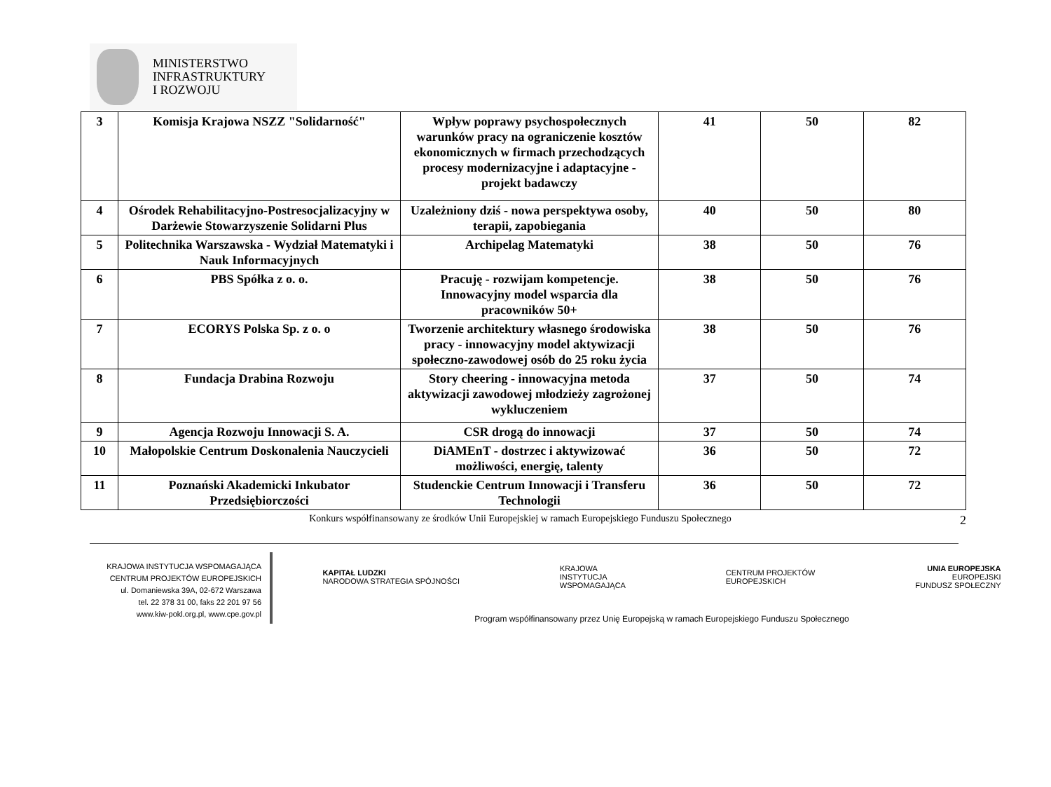MINISTERSTWO
INFRASTRUKTURY
I ROZWOJU
| 3 | Komisja Krajowa NSZZ "Solidarność" | Wpływ poprawy psychospołecznych warunków pracy na ograniczenie kosztów ekonomicznych w firmach przechodzących procesy modernizacyjne i adaptacyjne - projekt badawczy | 41 | 50 | 82 |
| 4 | Ośrodek Rehabilitacyjno-Postresocjalizacyjny w Darżewie Stowarzyszenie Solidarni Plus | Uzależniony dziś - nowa perspektywa osoby, terapii, zapobiegania | 40 | 50 | 80 |
| 5 | Politechnika Warszawska - Wydział Matematyki i Nauk Informacyjnych | Archipelag Matematyki | 38 | 50 | 76 |
| 6 | PBS Spółka z o. o. | Pracuję - rozwijam kompetencje. Innowacyjny model wsparcia dla pracowników 50+ | 38 | 50 | 76 |
| 7 | ECORYS Polska Sp. z o. o | Tworzenie architektury własnego środowiska pracy - innowacyjny model aktywizacji społeczno-zawodowej osób do 25 roku życia | 38 | 50 | 76 |
| 8 | Fundacja Drabina Rozwoju | Story cheering - innowacyjna metoda aktywizacji zawodowej młodzieży zagrożonej wykluczeniem | 37 | 50 | 74 |
| 9 | Agencja Rozwoju Innowacji S. A. | CSR drogą do innowacji | 37 | 50 | 74 |
| 10 | Małopolskie Centrum Doskonalenia Nauczycieli | DiAMEnT - dostrzec i aktywizować możliwości, energię, talenty | 36 | 50 | 72 |
| 11 | Poznański Akademicki Inkubator Przedsiębiorczości | Studenckie Centrum Innowacji i Transferu Technologii | 36 | 50 | 72 |
Konkurs współfinansowany ze środków Unii Europejskiej w ramach Europejskiego Funduszu Społecznego 2
KRAJOWA INSTYTUCJA WSPOMAGAJĄCA
CENTRUM PROJEKTÓW EUROPEJSKICH
ul. Domaniewska 39A, 02-672 Warszawa
tel. 22 378 31 00, faks 22 201 97 56
www.kiw-pokl.org.pl, www.cpe.gov.pl
KAPITAŁ LUDZKI
NARODOWA STRATEGIA SPÓJNOŚCI KRAJOWA
INSTYTUCJA
WSPOMAGAJĄCA CENTRUM PROJEKTÓW
EUROPEJSKICH UNIA EUROPEJSKA
EUROPEJSKI
FUNDUSZ SPOŁECZNY
Program współfinansowany przez Unię Europejską w ramach Europejskiego Funduszu Społecznego